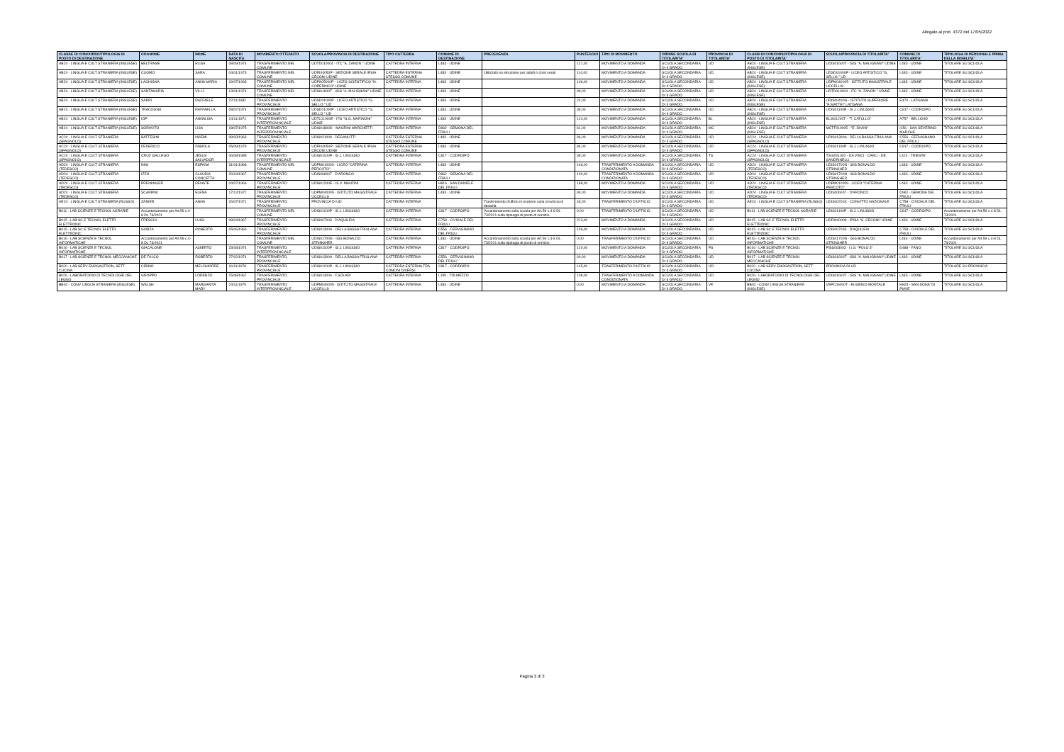Allegato al prot. 4372 del 17/05/2022
| CLASSE DI CONCORSO/TIPOLOGIA DI POSTO DI DESTINAZIONE | COGNOME | NOME | DATA DI NASCITA | MOVIMENTO OTTENUTO | SCUOLA/PROVINCIA DI DESTINAZIONE | TIPO CATTEDRA | COMUNE DI DESTINAZIONE | PRECEDENZA | PUNTEGGIO | TIPO DI MOVIMENTO | ORDINE SCUOLA DI TITOLARITA' | PROVINCIA DI TITOLARITA' | CLASSI DI CONCORSO/TIPOLOGIA DI POSTO DI TITOLARITA' | SCUOLA/PROVINCIA DI TITOLARITA' | COMUNE DI TITOLARITA' | TIPOLOGIA DI PERSONALE PRIMA DELLA MOBILITA' |
| --- | --- | --- | --- | --- | --- | --- | --- | --- | --- | --- | --- | --- | --- | --- | --- | --- |
| AB24 - LINGUA E CULT STRANIERA (INGLESE) | BELTRAME | ELISA | 08/09/1974 | TRASFERIMENTO NEL COMUNE | UDTD010004 - ITC "A. ZANON " UDINE | CATTEDRA INTERNA | L483 - UDINE | | 121,00 | MOVIMENTO A DOMANDA | SCUOLA SECONDARIA DI II GRADO | UD | AB24 - LINGUA E CULT STRANIERA (INGLESE) | UDIS01600T - ISIS "A. MALIGNANI" UDINE | L483 - UDINE | TITOLARE SU SCUOLA |
| AB24 - LINGUA E CULT STRANIERA (INGLESE) | CUOMO | SARA | 04/01/1973 | TRASFERIMENTO NEL COMUNE | UDRI04050P - SEZIONE SERALE IPSIA CECONI UDINE | CATTEDRA ESTERNA STESSO COMUNE | L483 - UDINE | Utilizzato su istruzione per adulti o corsi serali | 114,00 | MOVIMENTO A DOMANDA | SCUOLA SECONDARIA DI II GRADO | UD | AB24 - LINGUA E CULT STRANIERA (INGLESE) | UDSD01000P - LICEO ARTISTICO "G. SELLO " UD | L483 - UDINE | TITOLARE SU SCUOLA |
| AB24 - LINGUA E CULT STRANIERA (INGLESE) | LAGHIGNA | ANNA MARIA | 19/07/1963 | TRASFERIMENTO NEL COMUNE | UDPS05000P - LICEO SCIENTIFICO "N. COPERNICO" UDINE | CATTEDRA INTERNA | L483 - UDINE | | 106,00 | MOVIMENTO A DOMANDA | SCUOLA SECONDARIA DI II GRADO | UD | AB24 - LINGUA E CULT STRANIERA (INGLESE) | UDPM040005 - ISTITUTO MAGISTRALE UCCELLIS | L483 - UDINE | TITOLARE SU SCUOLA |
| AB24 - LINGUA E CULT STRANIERA (INGLESE) | SANTAMARIA | VILLJ | 13/01/1974 | TRASFERIMENTO NEL COMUNE | UDIS01600T - ISIS "A. MALIGNANI" UDINE | CATTEDRA INTERNA | L483 - UDINE | | 99,00 | MOVIMENTO A DOMANDA | SCUOLA SECONDARIA DI II GRADO | UD | AB24 - LINGUA E CULT STRANIERA (INGLESE) | UDTD010004 - ITC "A. ZANON " UDINE | L483 - UDINE | TITOLARE SU SCUOLA |
| AB24 - LINGUA E CULT STRANIERA (INGLESE) | SARPI | RAFFAELE | 22/11/1982 | TRASFERIMENTO PROVINCIALE | UDSD01000P - LICEO ARTISTICO "G. SELLO " UD | CATTEDRA INTERNA | L483 - UDINE | | 24,00 | MOVIMENTO A DOMANDA | SCUOLA SECONDARIA DI II GRADO | UD | AB24 - LINGUA E CULT STRANIERA (INGLESE) | UDIS00400G - ISTITUTO SUPERIORE "E.MATTEI" LATISANA | E473 - LATISANA | TITOLARE SU SCUOLA |
| AB24 - LINGUA E CULT STRANIERA (INGLESE) | TRACOGNA | RAFFAELLA | 08/07/1974 | TRASFERIMENTO PROVINCIALE | UDSD01000P - LICEO ARTISTICO "G. SELLO " UD | CATTEDRA INTERNA | L483 - UDINE | | 39,00 | MOVIMENTO A DOMANDA | SCUOLA SECONDARIA DI II GRADO | UD | AB24 - LINGUA E CULT STRANIERA (INGLESE) | UDIS01100P - IS J. LINUSSIO | C817 - CODROIPO | TITOLARE SU SCUOLA |
| AB24 - LINGUA E CULT STRANIERA (INGLESE) | IOP | ANNALISA | 24/11/1971 | TRASFERIMENTO INTERPROVINCIALE | UDTL01000E - ITG "G.G. MARINONI" UDINE | CATTEDRA INTERNA | L483 - UDINE | | 124,00 | MOVIMENTO A DOMANDA | SCUOLA SECONDARIA DI II GRADO | BL | AB24 - LINGUA E CULT STRANIERA (INGLESE) | BLIS01200T - "T. CATULLO" | A757 - BELLUNO | TITOLARE SU SCUOLA |
| AB24 - LINGUA E CULT STRANIERA (INGLESE) | SORAVITO | LISA | 18/07/1975 | TRASFERIMENTO INTERPROVINCIALE | UDIS01800D - MAGRINI MARCHETTI | CATTEDRA INTERNA | D962 - GEMONA DEL FRIULI | | 61,00 | MOVIMENTO A DOMANDA | SCUOLA SECONDARIA DI II GRADO | MC | AB24 - LINGUA E CULT STRANIERA (INGLESE) | MCTF010005 - "E. DIVINI" | I156 - SAN SEVERINO MARCHE | TITOLARE SU SCUOLA |
| AC24 - LINGUA E CULT STRANIERA (SPAGNOLO) | BATTESINI | NOEMI | 08/03/1963 | TRASFERIMENTO PROVINCIALE | UDIS021009 - DEGANUTTI | CATTEDRA ESTERNA STESSO COMUNE | L483 - UDINE | | 96,00 | MOVIMENTO A DOMANDA | SCUOLA SECONDARIA DI II GRADO | UD | AC24 - LINGUA E CULT STRANIERA (SPAGNOLO) | UDIS01300A - DELLA BASSA FRIULANA | C556 - CERVIGNANO DEL FRIULI | TITOLARE SU SCUOLA |
| AC24 - LINGUA E CULT STRANIERA (SPAGNOLO) | FEDERICO | FABIOLA | 05/09/1979 | TRASFERIMENTO PROVINCIALE | UDRI04050P - SEZIONE SERALE IPSIA CECONI UDINE | CATTEDRA ESTERNA STESSO COMUNE | L483 - UDINE | | 84,00 | MOVIMENTO A DOMANDA | SCUOLA SECONDARIA DI II GRADO | UD | AC24 - LINGUA E CULT STRANIERA (SPAGNOLO) | UDIS01100P - IS J. LINUSSIO | C817 - CODROIPO | TITOLARE SU SCUOLA |
| AC24 - LINGUA E CULT STRANIERA (SPAGNOLO) | CRUZ GALLEGO | JESUS SALVADOR | 06/08/1985 | TRASFERIMENTO INTERPROVINCIALE | UDIS01100P - IS J. LINUSSIO | CATTEDRA INTERNA | C817 - CODROIPO | | 35,00 | MOVIMENTO A DOMANDA | SCUOLA SECONDARIA DI II GRADO | TS | AC24 - LINGUA E CULT STRANIERA (SPAGNOLO) | TSIS001002 - DA VINCI - CARLI - DE SANDRINELLI | L424 - TRIESTE | TITOLARE SU SCUOLA |
| AD24 - LINGUA E CULT STRANIERA (TEDESCO) | NINI | ESPANA | 31/01/1968 | TRASFERIMENTO NEL COMUNE | UDPM010009 - LICEO "CATERINA PERCOTO" | CATTEDRA INTERNA | L483 - UDINE | | 146,00 | TRASFERIMENTO A DOMANDA CONDIZIONATA | SCUOLA SECONDARIA DI II GRADO | UD | AD24 - LINGUA E CULT STRANIERA (TEDESCO) | UDIS01700N - ISIS BONALDO STRINGHER | L483 - UDINE | TITOLARE SU SCUOLA |
| AD24 - LINGUA E CULT STRANIERA (TEDESCO) | IZZO | CLAUDIA CONCETTA | 26/04/1967 | TRASFERIMENTO PROVINCIALE | UDIS006007 - D'ARONCO | CATTEDRA INTERNA | D962 - GEMONA DEL FRIULI | | 100,00 | TRASFERIMENTO A DOMANDA CONDIZIONATA | SCUOLA SECONDARIA DI II GRADO | UD | AD24 - LINGUA E CULT STRANIERA (TEDESCO) | UDIS01700N - ISIS BONALDO STRINGHER | L483 - UDINE | TITOLARE SU SCUOLA |
| AD24 - LINGUA E CULT STRANIERA (TEDESCO) | PREININGER | RENATE | 04/07/1966 | TRASFERIMENTO PROVINCIALE | UDIS01200E - IS V. MANZINI | CATTEDRA INTERNA | H816 - SAN DANIELE DEL FRIULI | | 188,00 | MOVIMENTO A DOMANDA | SCUOLA SECONDARIA DI II GRADO | UD | AD24 - LINGUA E CULT STRANIERA (TEDESCO) | UDPM010009 - LICEO "CATERINA PERCOTO" | L483 - UDINE | TITOLARE SU SCUOLA |
| AD24 - LINGUA E CULT STRANIERA (TEDESCO) | SCARPINI | ELENA | 17/12/1972 | TRASFERIMENTO PROVINCIALE | UDPM040005 - ISTITUTO MAGISTRALE UCCELLIS | CATTEDRA INTERNA | L483 - UDINE | | 93,00 | MOVIMENTO A DOMANDA | SCUOLA SECONDARIA DI II GRADO | UD | AD24 - LINGUA E CULT STRANIERA (TEDESCO) | UDIS006007 - D'ARONCO | D962 - GEMONA DEL FRIULI | TITOLARE SU SCUOLA |
| AE24 - LINGUA E CULT STRANIERA (RUSSO) | ZANIER | ANNA | 26/07/1971 | TRASFERIMENTO PROVINCIALE | PROVINCIA DI UD | CATTEDRA INTERNA | | Trasferimento d'ufficio in esubero sulla provincia di titolarità | 43,00 | TRASFERIMENTO D'UFFICIO | SCUOLA SECONDARIA DI II GRADO | UD | AE24 - LINGUA E CULT STRANIERA (RUSSO) | UDIS00200X - CONVITTO NAZIONALE | C758 - CIVIDALE DEL FRIULI | TITOLARE SU SCUOLA |
| B011 - LAB SCIENZE E TECNOL AGRARIE | Accantonamento per Art.59 c.4-8 DL 73/2021 | | | TRASFERIMENTO NEL COMUNE | UDIS01100P - IS J. LINUSSIO | CATTEDRA INTERNA | C817 - CODROIPO | Accantonamento sulla scuola per Art.59 c.4-8 DL 73/2021 sulla tipologia di posto di servizio | 0,00 | TRASFERIMENTO D'UFFICIO | SCUOLA SECONDARIA DI II GRADO | UD | B011 - LAB SCIENZE E TECNOL AGRARIE | UDIS01100P - IS J. LINUSSIO | C817 - CODROIPO | Accantonamento per Art.59 c.4-8 DL 73/2021 |
| B015 - LAB SC E TECNOL ELETTR ELETTRONIC | FRESCHI | LUIGI | 08/04/1967 | TRASFERIMENTO PROVINCIALE | UDIS007003 - D'AQUILEIA | CATTEDRA INTERNA | C758 - CIVIDALE DEL FRIULI | | 213,00 | MOVIMENTO A DOMANDA | SCUOLA SECONDARIA DI II GRADO | UD | B015 - LAB SC E TECNOL ELETTR ELETTRONIC | UDRI040009 - IPSIA "G. CECONI" UDINE | L483 - UDINE | TITOLARE SU SCUOLA |
| B015 - LAB SC E TECNOL ELETTR ELETTRONIC | GORZA | ROBERTO | 05/06/1960 | TRASFERIMENTO PROVINCIALE | UDIS01300A - DELLA BASSA FRIULANA | CATTEDRA INTERNA | C556 - CERVIGNANO DEL FRIULI | | 106,00 | MOVIMENTO A DOMANDA | SCUOLA SECONDARIA DI II GRADO | UD | B015 - LAB SC E TECNOL ELETTR ELETTRONIC | UDIS007003 - D'AQUILEIA | C758 - CIVIDALE DEL FRIULI | TITOLARE SU SCUOLA |
| B016 - LAB SCIENZE E TECNOL INFORMATICHE | Accantonamento per Art.59 c.4-8 DL 73/2021 | | | TRASFERIMENTO NEL COMUNE | UDIS01700N - ISIS BONALDO STRINGHER | CATTEDRA INTERNA | L483 - UDINE | Accantonamento sulla scuola per Art.59 c.4-8 DL 73/2021 sulla tipologia di posto di servizio | 0,00 | TRASFERIMENTO D'UFFICIO | SCUOLA SECONDARIA DI II GRADO | UD | B016 - LAB SCIENZE E TECNOL INFORMATICHE | UDIS01700N - ISIS BONALDO STRINGHER | L483 - UDINE | Accantonamento per Art.59 c.4-8 DL 73/2021 |
| B016 - LAB SCIENZE E TECNOL INFORMATICHE | GIACALONE | ALBERTO | 23/08/1974 | TRASFERIMENTO INTERPROVINCIALE | UDIS01100P - IS J. LINUSSIO | CATTEDRA INTERNA | C817 - CODROIPO | | 120,00 | MOVIMENTO A DOMANDA | SCUOLA SECONDARIA DI II GRADO | PS | B016 - LAB SCIENZE E TECNOL INFORMATICHE | PSIS003003 - I.I.S. "POLO 3" | D488 - FANO | TITOLARE SU SCUOLA |
| B017 - LAB SCIENZE E TECNOL MECCANICHE | DE FALCO | ROBERTO | 27/02/1974 | TRASFERIMENTO PROVINCIALE | UDIS01300A - DELLA BASSA FRIULANA | CATTEDRA INTERNA | C556 - CERVIGNANO DEL FRIULI | | 60,00 | MOVIMENTO A DOMANDA | SCUOLA SECONDARIA DI II GRADO | UD | B017 - LAB SCIENZE E TECNOL MECCANICHE | UDIS01600T - ISIS "A. MALIGNANI" UDINE | L483 - UDINE | TITOLARE SU SCUOLA |
| B020 - LAB SERV ENOGASTRON, SETT CUCINA | CIRINO | MELCHIORRE | 16/11/1978 | TRASFERIMENTO PROVINCIALE | UDIS01100P - IS J. LINUSSIO | CATTEDRA ESTERNA TRA COMUNI DIVERSI | C817 - CODROIPO | | 145,00 | TRASFERIMENTO D'UFFICIO | SCUOLA SECONDARIA DI II GRADO | UD | B020 - LAB SERV ENOGASTRON, SETT CUCINA | PROVINCIA DI UD | | TITOLARE SU PROVINCIA |
| B026 - LABORATORIO DI TECNOLOGIE DEL LEGNO | GROPPO | LORENZO | 15/08/1967 | TRASFERIMENTO PROVINCIALE | UDIS014006 - F.SOLARI | CATTEDRA INTERNA | L195 - TOLMEZZO | | 108,00 | TRASFERIMENTO A DOMANDA CONDIZIONATA | SCUOLA SECONDARIA DI II GRADO | UD | B026 - LABORATORIO DI TECNOLOGIE DEL LEGNO | UDIS01600T - ISIS "A. MALIGNANI" UDINE | L483 - UDINE | TITOLARE SU SCUOLA |
| BB02 - CONV LINGUA STRANIERA (INGLESE) | WALSH | MARGARITA MARY | 24/11/1975 | TRASFERIMENTO INTERPROVINCIALE | UDPM040005 - ISTITUTO MAGISTRALE UCCELLIS | CATTEDRA INTERNA | L483 - UDINE | | 0,00 | MOVIMENTO A DOMANDA | SCUOLA SECONDARIA DI II GRADO | VE | BB02 - CONV LINGUA STRANIERA (INGLESE) | VEPC06000T - EUGENIO MONTALE | H823 - SAN DONA' DI PIAVE | TITOLARE SU SCUOLA |
Pagina 3 di 3